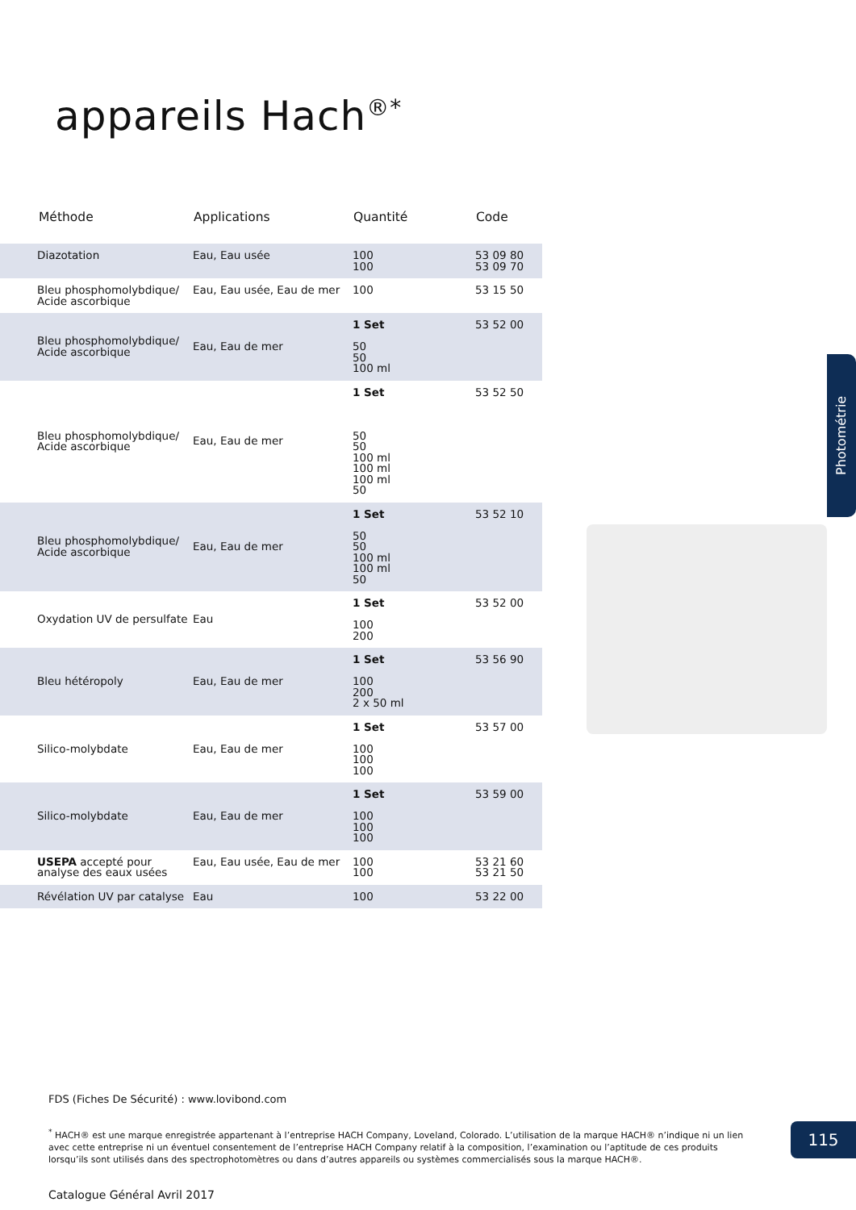appareils Hach<sup>®*</sup>
| Méthode | Applications | Quantité | Code |
| --- | --- | --- | --- |
| Diazotation | Eau, Eau usée | 100 100 | 53 09 80 53 09 70 |
| Bleu phosphomolybdique/ Acide ascorbique | Eau, Eau usée, Eau de mer | 100 | 53 15 50 |
| Bleu phosphomolybdique/ Acide ascorbique | Eau, Eau de mer | 1 Set 50 50 100 ml | 53 52 00 |
| Bleu phosphomolybdique/ Acide ascorbique | Eau, Eau de mer | 1 Set 50 50 100 ml 100 ml 100 ml 50 | 53 52 50 |
| Bleu phosphomolybdique/ Acide ascorbique | Eau, Eau de mer | 1 Set 50 50 100 ml 100 ml 50 | 53 52 10 |
| Oxydation UV de persulfate | Eau | 1 Set 100 200 | 53 52 00 |
| Bleu hétéropoly | Eau, Eau de mer | 1 Set 100 200 2 x 50 ml | 53 56 90 |
| Silico-molybdate | Eau, Eau de mer | 1 Set 100 100 100 | 53 57 00 |
| Silico-molybdate | Eau, Eau de mer | 1 Set 100 100 100 | 53 59 00 |
| USEPA accepté pour analyse des eaux usées | Eau, Eau usée, Eau de mer | 100 100 | 53 21 60 53 21 50 |
| Révélation UV par catalyse | Eau | 100 | 53 22 00 |
Photométrie
FDS (Fiches De Sécurité) : www.lovibond.com
<sup>*</sup> HACH® est une marque enregistrée appartenant à l’entreprise HACH Company, Loveland, Colorado. L’utilisation de la marque HACH® n’indique ni un lien avec cette entreprise ni un éventuel consentement de l’entreprise HACH Company relatif à la composition, l’examination ou l’aptitude de ces produits lorsqu’ils sont utilisés dans des spectrophotomètres ou dans d’autres appareils ou systèmes commercialisés sous la marque HACH®.
115
Catalogue Général Avril 2017